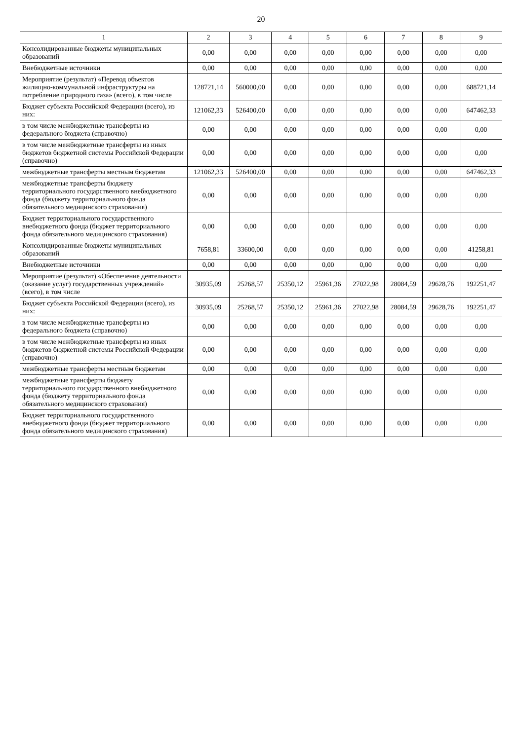20
| 1 | 2 | 3 | 4 | 5 | 6 | 7 | 8 | 9 |
| --- | --- | --- | --- | --- | --- | --- | --- | --- |
| Консолидированные бюджеты муниципальных образований | 0,00 | 0,00 | 0,00 | 0,00 | 0,00 | 0,00 | 0,00 | 0,00 |
| Внебюджетные источники | 0,00 | 0,00 | 0,00 | 0,00 | 0,00 | 0,00 | 0,00 | 0,00 |
| Мероприятие (результат) «Перевод объектов жилищно-коммунальной инфраструктуры на потребление природного газа» (всего), в том числе | 128721,14 | 560000,00 | 0,00 | 0,00 | 0,00 | 0,00 | 0,00 | 688721,14 |
| Бюджет субъекта Российской Федерации (всего), из них: | 121062,33 | 526400,00 | 0,00 | 0,00 | 0,00 | 0,00 | 0,00 | 647462,33 |
| в том числе межбюджетные трансферты из федерального бюджета (справочно) | 0,00 | 0,00 | 0,00 | 0,00 | 0,00 | 0,00 | 0,00 | 0,00 |
| в том числе межбюджетные трансферты из иных бюджетов бюджетной системы Российской Федерации (справочно) | 0,00 | 0,00 | 0,00 | 0,00 | 0,00 | 0,00 | 0,00 | 0,00 |
| межбюджетные трансферты местным бюджетам | 121062,33 | 526400,00 | 0,00 | 0,00 | 0,00 | 0,00 | 0,00 | 647462,33 |
| межбюджетные трансферты бюджету территориального государственного внебюджетного фонда (бюджету территориального фонда обязательного медицинского страхования) | 0,00 | 0,00 | 0,00 | 0,00 | 0,00 | 0,00 | 0,00 | 0,00 |
| Бюджет территориального государственного внебюджетного фонда (бюджет территориального фонда обязательного медицинского страхования) | 0,00 | 0,00 | 0,00 | 0,00 | 0,00 | 0,00 | 0,00 | 0,00 |
| Консолидированные бюджеты муниципальных образований | 7658,81 | 33600,00 | 0,00 | 0,00 | 0,00 | 0,00 | 0,00 | 41258,81 |
| Внебюджетные источники | 0,00 | 0,00 | 0,00 | 0,00 | 0,00 | 0,00 | 0,00 | 0,00 |
| Мероприятие (результат) «Обеспечение деятельности (оказание услуг) государственных учреждений» (всего), в том числе | 30935,09 | 25268,57 | 25350,12 | 25961,36 | 27022,98 | 28084,59 | 29628,76 | 192251,47 |
| Бюджет субъекта Российской Федерации (всего), из них: | 30935,09 | 25268,57 | 25350,12 | 25961,36 | 27022,98 | 28084,59 | 29628,76 | 192251,47 |
| в том числе межбюджетные трансферты из федерального бюджета (справочно) | 0,00 | 0,00 | 0,00 | 0,00 | 0,00 | 0,00 | 0,00 | 0,00 |
| в том числе межбюджетные трансферты из иных бюджетов бюджетной системы Российской Федерации (справочно) | 0,00 | 0,00 | 0,00 | 0,00 | 0,00 | 0,00 | 0,00 | 0,00 |
| межбюджетные трансферты местным бюджетам | 0,00 | 0,00 | 0,00 | 0,00 | 0,00 | 0,00 | 0,00 | 0,00 |
| межбюджетные трансферты бюджету территориального государственного внебюджетного фонда (бюджету территориального фонда обязательного медицинского страхования) | 0,00 | 0,00 | 0,00 | 0,00 | 0,00 | 0,00 | 0,00 | 0,00 |
| Бюджет территориального государственного внебюджетного фонда (бюджет территориального фонда обязательного медицинского страхования) | 0,00 | 0,00 | 0,00 | 0,00 | 0,00 | 0,00 | 0,00 | 0,00 |